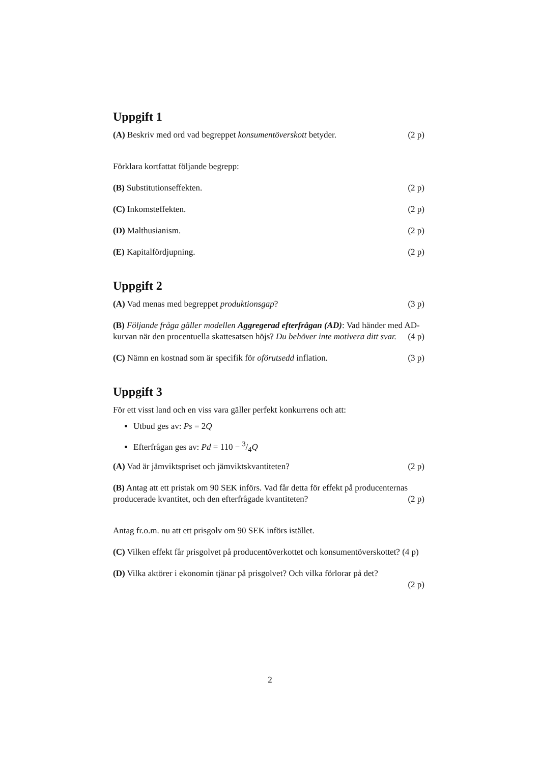Uppgift 1
(A) Beskriv med ord vad begreppet konsumentöverskott betyder. (2 p)
Förklara kortfattat följande begrepp:
(B) Substitutionseffekten. (2 p)
(C) Inkomsteffekten. (2 p)
(D) Malthusianism. (2 p)
(E) Kapitalfördjupning. (2 p)
Uppgift 2
(A) Vad menas med begreppet produktionsgap? (3 p)
(B) Följande fråga gäller modellen Aggregerad efterfrågan (AD): Vad händer med AD-kurvan när den procentuella skattesatsen höjs? Du behöver inte motivera ditt svar. (4 p)
(C) Nämn en kostnad som är specifik för oförutsedd inflation. (3 p)
Uppgift 3
För ett visst land och en viss vara gäller perfekt konkurrens och att:
Utbud ges av: Ps = 2Q
Efterfrågan ges av: Pd = 110 − 3/4Q
(A) Vad är jämviktspriset och jämviktskvantiteten? (2 p)
(B) Antag att ett pristak om 90 SEK införs. Vad får detta för effekt på producenternas producerade kvantitet, och den efterfrågade kvantiteten? (2 p)
Antag fr.o.m. nu att ett prisgolv om 90 SEK införs istället.
(C) Vilken effekt får prisgolvet på producentöverkottet och konsumentöverskottet? (4 p)
(D) Vilka aktörer i ekonomin tjänar på prisgolvet? Och vilka förlorar på det?
(2 p)
2